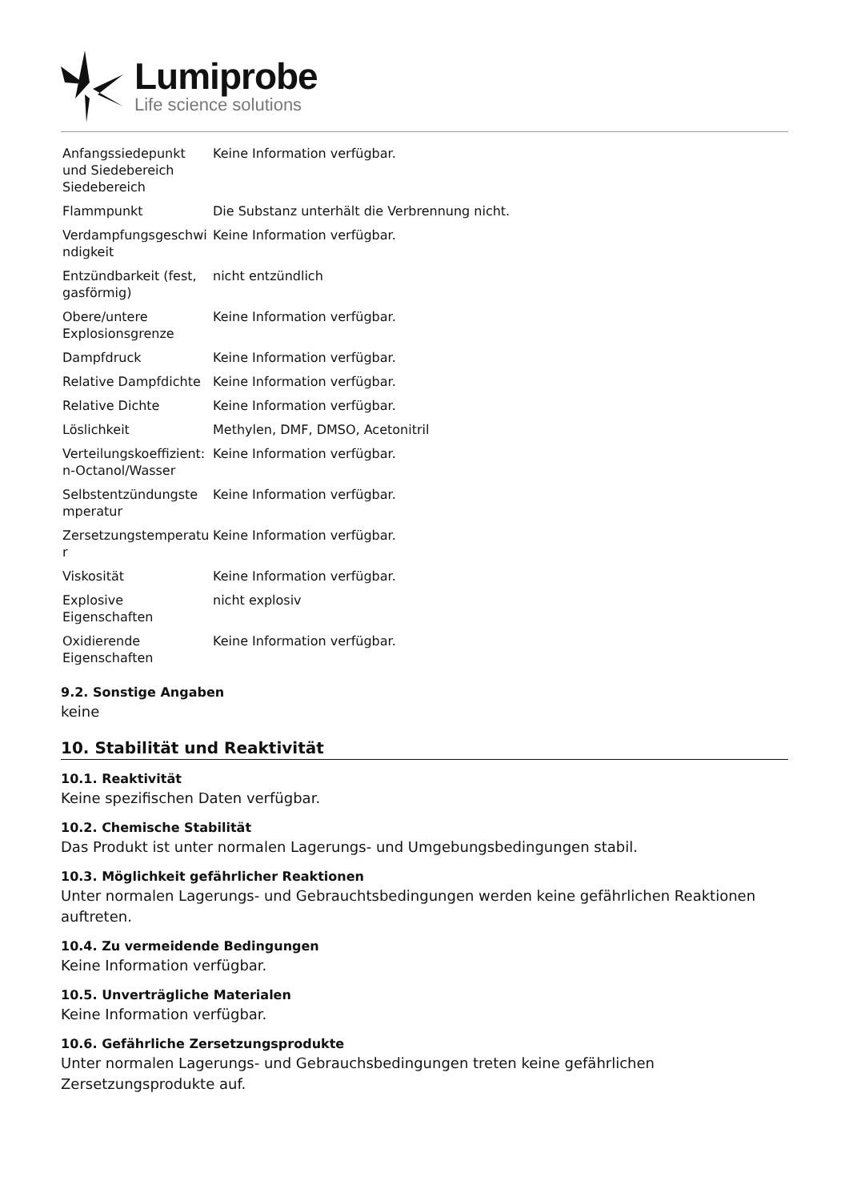Lumiprobe
Life science solutions
| Anfangssiedepunkt und Siedebereich Siedebereich | Keine Information verfügbar. |
| Flammpunkt | Die Substanz unterhält die Verbrennung nicht. |
| Verdampfungsgeschwi ndigkeit | Keine Information verfügbar. |
| Entzündbarkeit (fest, gasförmig) | nicht entzündlich |
| Obere/untere Explosionsgrenze | Keine Information verfügbar. |
| Dampfdruck | Keine Information verfügbar. |
| Relative Dampfdichte | Keine Information verfügbar. |
| Relative Dichte | Keine Information verfügbar. |
| Löslichkeit | Methylen, DMF, DMSO, Acetonitril |
| Verteilungskoeffizient: n-Octanol/Wasser | Keine Information verfügbar. |
| Selbstentzündungste mperatur | Keine Information verfügbar. |
| Zersetzungstemperatu r | Keine Information verfügbar. |
| Viskosität | Keine Information verfügbar. |
| Explosive Eigenschaften | nicht explosiv |
| Oxidierende Eigenschaften | Keine Information verfügbar. |
9.2. Sonstige Angaben
keine
10. Stabilität und Reaktivität
10.1. Reaktivität
Keine spezifischen Daten verfügbar.
10.2. Chemische Stabilität
Das Produkt ist unter normalen Lagerungs- und Umgebungsbedingungen stabil.
10.3. Möglichkeit gefährlicher Reaktionen
Unter normalen Lagerungs- und Gebrauchtsbedingungen werden keine gefährlichen Reaktionen auftreten.
10.4. Zu vermeidende Bedingungen
Keine Information verfügbar.
10.5. Unverträgliche Materialen
Keine Information verfügbar.
10.6. Gefährliche Zersetzungsprodukte
Unter normalen Lagerungs- und Gebrauchsbedingungen treten keine gefährlichen Zersetzungsprodukte auf.